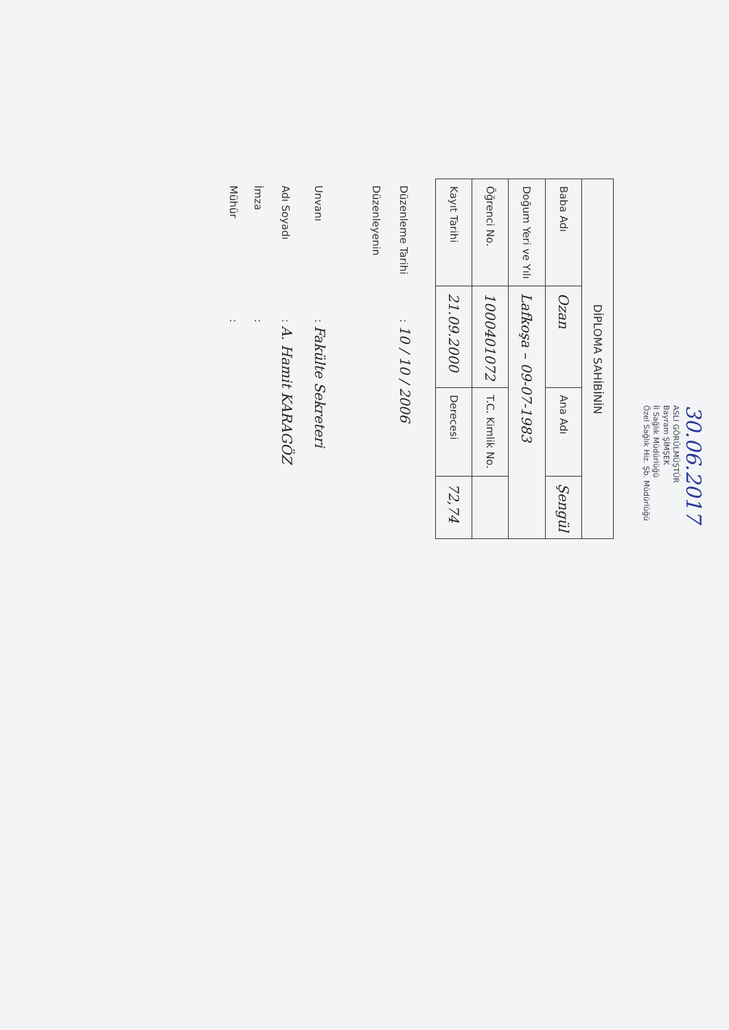30.06.2017
ASLI GÖRÜLMÜŞTÜR
Bayram ŞİMŞEK
İl Sağlık Müdürlüğü
Özel Sağlık Hiz. Şb. Müdürlüğü
| DİPLOMA SAHİBİNİN | | | |
| --- | --- | --- | --- |
| Baba Adı | Ozan | Ana Adı | Şengül |
| Doğum Yeri ve Yılı | Lafkoşa – 09-07-1983 | | |
| Öğrenci No. | 1000401072 | T.C. Kimlik No. | |
| Kayıt Tarihi | 21.09.2000 | Derecesi | 72,74 |
Düzenleme Tarihi : 10 / 10 / 2006
Düzenleyenin
Unvanı : Fakülte Sekreteri
Adı Soyadı : A. Hamit KARAGÖZ
İmza :
Mühür :